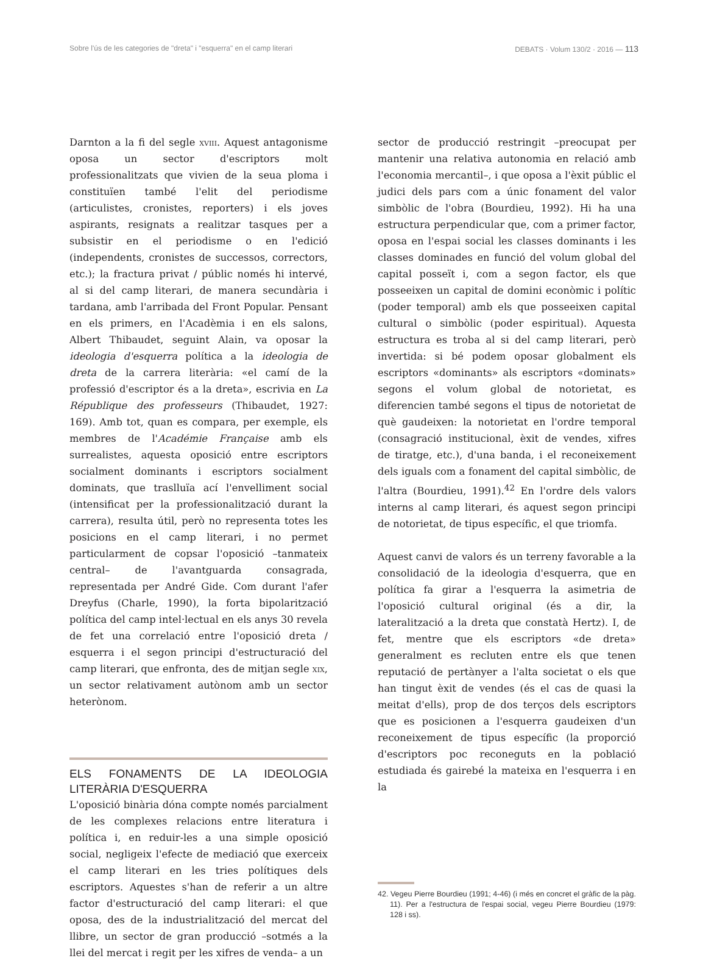Sobre l'ús de les categories de "dreta" i "esquerra" en el camp literari DEBATS · Volum 130/2 · 2016 — 113
Darnton a la fi del segle xviii. Aquest antagonisme oposa un sector d'escriptors molt professionalitzats que vivien de la seua ploma i constituïen també l'elit del periodisme (articulistes, cronistes, reporters) i els joves aspirants, resignats a realitzar tasques per a subsistir en el periodisme o en l'edició (independents, cronistes de successos, correctors, etc.); la fractura privat / públic només hi intervé, al si del camp literari, de manera secundària i tardana, amb l'arribada del Front Popular. Pensant en els primers, en l'Acadèmia i en els salons, Albert Thibaudet, seguint Alain, va oposar la ideologia d'esquerra política a la ideologia de dreta de la carrera literària: «el camí de la professió d'escriptor és a la dreta», escrivia en La République des professeurs (Thibaudet, 1927: 169). Amb tot, quan es compara, per exemple, els membres de l'Académie Française amb els surrealistes, aquesta oposició entre escriptors socialment dominants i escriptors socialment dominats, que traslluïa ací l'envelliment social (intensificat per la professionalització durant la carrera), resulta útil, però no representa totes les posicions en el camp literari, i no permet particularment de copsar l'oposició –tanmateix central– de l'avantguarda consagrada, representada per André Gide. Com durant l'afer Dreyfus (Charle, 1990), la forta bipolarització política del camp intel·lectual en els anys 30 revela de fet una correlació entre l'oposició dreta / esquerra i el segon principi d'estructuració del camp literari, que enfronta, des de mitjan segle xix, un sector relativament autònom amb un sector heterònom.
ELS FONAMENTS DE LA IDEOLOGIA LITERÀRIA D'ESQUERRA
L'oposició binària dóna compte només parcialment de les complexes relacions entre literatura i política i, en reduir-les a una simple oposició social, negligeix l'efecte de mediació que exerceix el camp literari en les tries polítiques dels escriptors. Aquestes s'han de referir a un altre factor d'estructuració del camp literari: el que oposa, des de la industrialització del mercat del llibre, un sector de gran producció –sotmés a la llei del mercat i regit per les xifres de venda– a un
sector de producció restringit –preocupat per mantenir una relativa autonomia en relació amb l'economia mercantil–, i que oposa a l'èxit públic el judici dels pars com a únic fonament del valor simbòlic de l'obra (Bourdieu, 1992). Hi ha una estructura perpendicular que, com a primer factor, oposa en l'espai social les classes dominants i les classes dominades en funció del volum global del capital posseït i, com a segon factor, els que posseeixen un capital de domini econòmic i polític (poder temporal) amb els que posseeixen capital cultural o simbòlic (poder espiritual). Aquesta estructura es troba al si del camp literari, però invertida: si bé podem oposar globalment els escriptors «dominants» als escriptors «dominats» segons el volum global de notorietat, es diferencien també segons el tipus de notorietat de què gaudeixen: la notorietat en l'ordre temporal (consagració institucional, èxit de vendes, xifres de tiratge, etc.), d'una banda, i el reconeixement dels iguals com a fonament del capital simbòlic, de l'altra (Bourdieu, 1991).<sup>42</sup> En l'ordre dels valors interns al camp literari, és aquest segon principi de notorietat, de tipus específic, el que triomfa.
Aquest canvi de valors és un terreny favorable a la consolidació de la ideologia d'esquerra, que en política fa girar a l'esquerra la asimetria de l'oposició cultural original (és a dir, la lateralització a la dreta que constatà Hertz). I, de fet, mentre que els escriptors «de dreta» generalment es recluten entre els que tenen reputació de pertànyer a l'alta societat o els que han tingut èxit de vendes (és el cas de quasi la meitat d'ells), prop de dos terços dels escriptors que es posicionen a l'esquerra gaudeixen d'un reconeixement de tipus específic (la proporció d'escriptors poc reconeguts en la població estudiada és gairebé la mateixa en l'esquerra i en la
42. Vegeu Pierre Bourdieu (1991; 4-46) (i més en concret el gràfic de la pàg. 11). Per a l'estructura de l'espai social, vegeu Pierre Bourdieu (1979: 128 i ss).